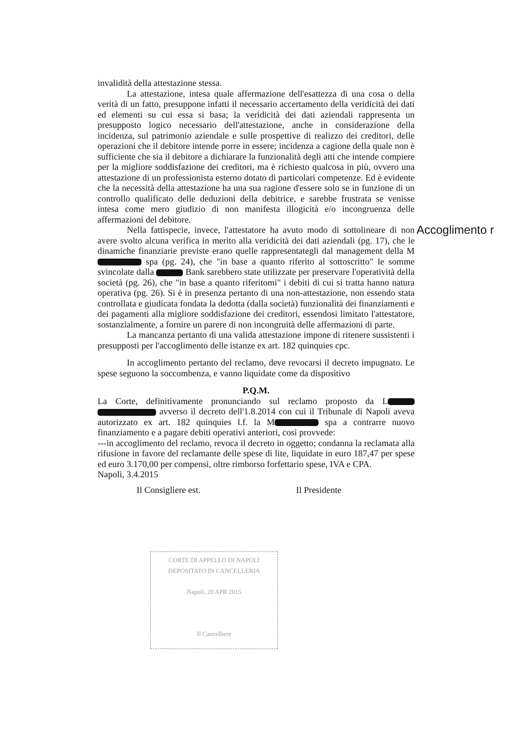invalidità della attestazione stessa.
La attestazione, intesa quale affermazione dell'esattezza di una cosa o della verità di un fatto, presuppone infatti il necessario accertamento della veridicità dei dati ed elementi su cui essa si basa; la veridicità dei dati aziendali rappresenta un presupposto logico necessario dell'attestazione, anche in considerazione della incidenza, sul patrimonio aziendale e sulle prospettive di realizzo dei creditori, delle operazioni che il debitore intende porre in essere; incidenza a cagione della quale non è sufficiente che sia il debitore a dichiarare la funzionalità degli atti che intende compiere per la migliore soddisfazione dei creditori, ma è richiesto qualcosa in più, ovvero una attestazione di un professionista esterno dotato di particolari competenze. Ed è evidente che la necessità della attestazione ha una sua ragione d'essere solo se in funzione di un controllo qualificato delle deduzioni della debitrice, e sarebbe frustrata se venisse intesa come mero giudizio di non manifesta illogicità e/o incongruenza delle affermazioni del debitore.
Nella fattispecie, invece, l'attestatore ha avuto modo di sottolineare di non avere svolto alcuna verifica in merito alla veridicità dei dati aziendali (pg. 17), che le dinamiche finanziarie previste erano quelle rappresentategli dal management della M spa (pg. 24), che "in base a quanto riferito al sottoscritto" le somme svincolate dalla Bank sarebbero state utilizzate per preservare l'operatività della società (pg. 26), che "in base a quanto riferitomi" i debiti di cui si tratta hanno natura operativa (pg. 26). Si è in presenza pertanto di una non-attestazione, non essendo stata controllata e giudicata fondata la dedotta (dalla società) funzionalità dei finanziamenti e dei pagamenti alla migliore soddisfazione dei creditori, essendosi limitato l'attestatore, sostanzialmente, a fornire un parere di non incongruità delle affermazioni di parte.
La mancanza pertanto di una valida attestazione impone di ritenere sussistenti i presupposti per l'accoglimento delle istanze ex art. 182 quinquies cpc.
In accoglimento pertanto del reclamo, deve revocarsi il decreto impugnato. Le spese seguono la soccombenza, e vanno liquidate come da dispositivo
P.Q.M.
La Corte, definitivamente pronunciando sul reclamo proposto da L avverso il decreto dell'1.8.2014 con cui il Tribunale di Napoli aveva autorizzato ex art. 182 quinquies l.f. la M spa a contrarre nuovo finanziamento e a pagare debiti operativi anteriori, così provvede:
---in accoglimento del reclamo, revoca il decreto in oggetto; condanna la reclamata alla rifusione in favore del reclamante delle spese di lite, liquidate in euro 187,47 per spese ed euro 3.170,00 per compensi, oltre rimborso forfettario spese, IVA e CPA.
Napoli, 3.4.2015
Il Consigliere est. Il Presidente
Accoglimento r
CORTE DI APPELLO DI NAPOLI
DEPOSITATO IN CANCELLERIA
Napoli, 20 APR 2015
Il Cancelliere